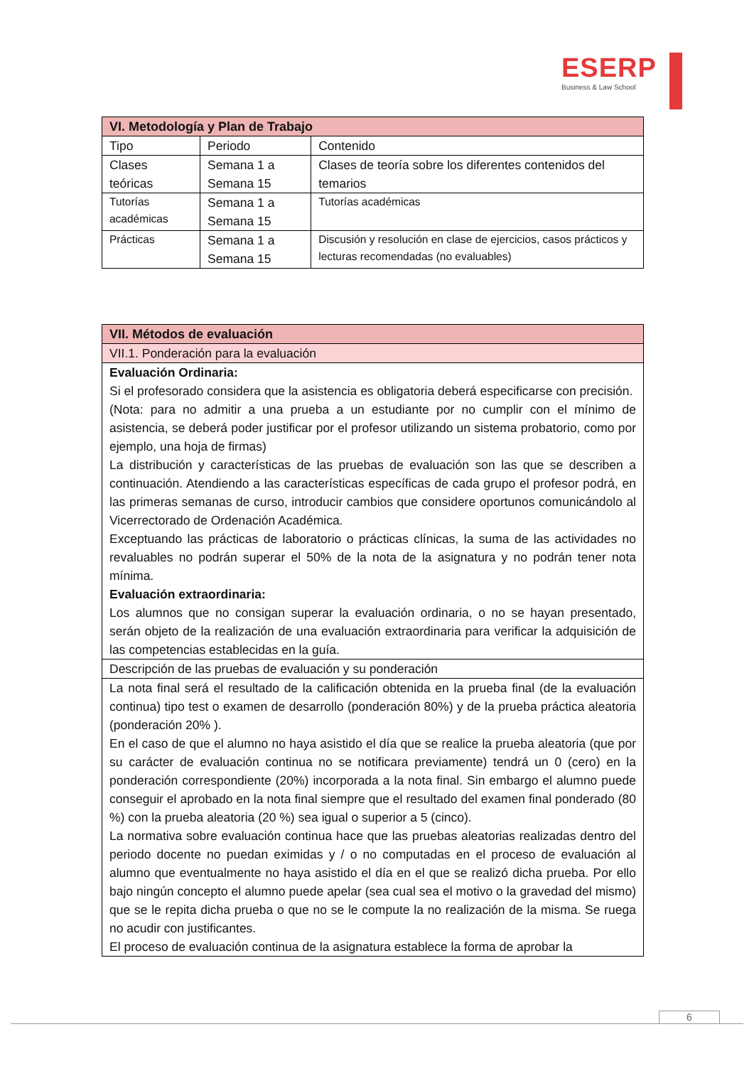ESERP
Business & Law School
| VI. Metodología y Plan de Trabajo | | |
| --- | --- | --- |
| Tipo | Periodo | Contenido |
| Clases teóricas | Semana 1 a Semana 15 | Clases de teoría sobre los diferentes contenidos del temarios |
| Tutorías académicas | Semana 1 a Semana 15 | Tutorías académicas |
| Prácticas | Semana 1 a Semana 15 | Discusión y resolución en clase de ejercicios, casos prácticos y lecturas recomendadas (no evaluables) |
| VII. Métodos de evaluación |
| --- |
| VII.1. Ponderación para la evaluación |
| Evaluación Ordinaria: Si el profesorado considera que la asistencia es obligatoria deberá especificarse con precisión. (Nota: para no admitir a una prueba a un estudiante por no cumplir con el mínimo de asistencia, se deberá poder justificar por el profesor utilizando un sistema probatorio, como por ejemplo, una hoja de firmas) La distribución y características de las pruebas de evaluación son las que se describen a continuación. Atendiendo a las características específicas de cada grupo el profesor podrá, en las primeras semanas de curso, introducir cambios que considere oportunos comunicándolo al Vicerrectorado de Ordenación Académica. Exceptuando las prácticas de laboratorio o prácticas clínicas, la suma de las actividades no revaluables no podrán superar el 50% de la nota de la asignatura y no podrán tener nota mínima. Evaluación extraordinaria: Los alumnos que no consigan superar la evaluación ordinaria, o no se hayan presentado, serán objeto de la realización de una evaluación extraordinaria para verificar la adquisición de las competencias establecidas en la guía. |
| Descripción de las pruebas de evaluación y su ponderación |
| La nota final será el resultado de la calificación obtenida en la prueba final (de la evaluación continua) tipo test o examen de desarrollo (ponderación 80%) y de la prueba práctica aleatoria (ponderación 20% ). En el caso de que el alumno no haya asistido el día que se realice la prueba aleatoria (que por su carácter de evaluación continua no se notificara previamente) tendrá un 0 (cero) en la ponderación correspondiente (20%) incorporada a la nota final. Sin embargo el alumno puede conseguir el aprobado en la nota final siempre que el resultado del examen final ponderado (80 %) con la prueba aleatoria (20 %) sea igual o superior a 5 (cinco). La normativa sobre evaluación continua hace que las pruebas aleatorias realizadas dentro del periodo docente no puedan eximidas y / o no computadas en el proceso de evaluación al alumno que eventualmente no haya asistido el día en el que se realizó dicha prueba. Por ello bajo ningún concepto el alumno puede apelar (sea cual sea el motivo o la gravedad del mismo) que se le repita dicha prueba o que no se le compute la no realización de la misma. Se ruega no acudir con justificantes. El proceso de evaluación continua de la asignatura establece la forma de aprobar la |
6